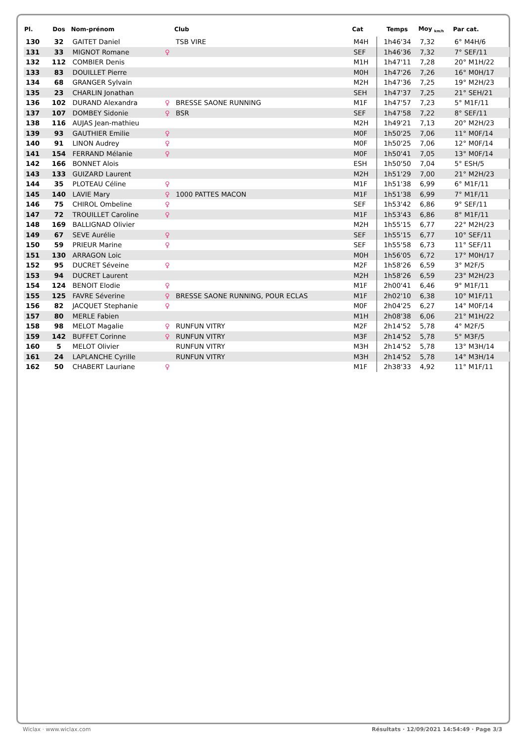| Pl. | Dos | Nom-prénom | | Club | Cat | Temps | Moy <sub>km/h</sub> | Par cat. |
| --- | --- | --- | --- | --- | --- | --- | --- | --- |
| 130 | 32 | GAITET Daniel | | TSB VIRE | M4H | 1h46'34 | 7,32 | 6° M4H/6 |
| 131 | 33 | MIGNOT Romane | ♀ | | SEF | 1h46'36 | 7,32 | 7° SEF/11 |
| 132 | 112 | COMBIER Denis | | | M1H | 1h47'11 | 7,28 | 20° M1H/22 |
| 133 | 83 | DOUILLET Pierre | | | M0H | 1h47'26 | 7,26 | 16° M0H/17 |
| 134 | 68 | GRANGER Sylvain | | | M2H | 1h47'36 | 7,25 | 19° M2H/23 |
| 135 | 23 | CHARLIN Jonathan | | | SEH | 1h47'37 | 7,25 | 21° SEH/21 |
| 136 | 102 | DURAND Alexandra | ♀ | BRESSE SAONE RUNNING | M1F | 1h47'57 | 7,23 | 5° M1F/11 |
| 137 | 107 | DOMBEY Sidonie | ♀ | BSR | SEF | 1h47'58 | 7,22 | 8° SEF/11 |
| 138 | 116 | AUJAS Jean-mathieu | | | M2H | 1h49'21 | 7,13 | 20° M2H/23 |
| 139 | 93 | GAUTHIER Emilie | ♀ | | M0F | 1h50'25 | 7,06 | 11° M0F/14 |
| 140 | 91 | LINON Audrey | ♀ | | M0F | 1h50'25 | 7,06 | 12° M0F/14 |
| 141 | 154 | FERRAND Mélanie | ♀ | | M0F | 1h50'41 | 7,05 | 13° M0F/14 |
| 142 | 166 | BONNET Alois | | | ESH | 1h50'50 | 7,04 | 5° ESH/5 |
| 143 | 133 | GUIZARD Laurent | | | M2H | 1h51'29 | 7,00 | 21° M2H/23 |
| 144 | 35 | PLOTEAU Céline | ♀ | | M1F | 1h51'38 | 6,99 | 6° M1F/11 |
| 145 | 140 | LAVIE Mary | ♀ | 1000 PATTES MACON | M1F | 1h51'38 | 6,99 | 7° M1F/11 |
| 146 | 75 | CHIROL Ombeline | ♀ | | SEF | 1h53'42 | 6,86 | 9° SEF/11 |
| 147 | 72 | TROUILLET Caroline | ♀ | | M1F | 1h53'43 | 6,86 | 8° M1F/11 |
| 148 | 169 | BALLIGNAD Olivier | | | M2H | 1h55'15 | 6,77 | 22° M2H/23 |
| 149 | 67 | SEVE Aurélie | ♀ | | SEF | 1h55'15 | 6,77 | 10° SEF/11 |
| 150 | 59 | PRIEUR Marine | ♀ | | SEF | 1h55'58 | 6,73 | 11° SEF/11 |
| 151 | 130 | ARRAGON Loic | | | M0H | 1h56'05 | 6,72 | 17° M0H/17 |
| 152 | 95 | DUCRET Séveine | ♀ | | M2F | 1h58'26 | 6,59 | 3° M2F/5 |
| 153 | 94 | DUCRET Laurent | | | M2H | 1h58'26 | 6,59 | 23° M2H/23 |
| 154 | 124 | BENOIT Elodie | ♀ | | M1F | 2h00'41 | 6,46 | 9° M1F/11 |
| 155 | 125 | FAVRE Séverine | ♀ | BRESSE SAONE RUNNING, POUR ECLAS | M1F | 2h02'10 | 6,38 | 10° M1F/11 |
| 156 | 82 | JACQUET Stephanie | ♀ | | M0F | 2h04'25 | 6,27 | 14° M0F/14 |
| 157 | 80 | MERLE Fabien | | | M1H | 2h08'38 | 6,06 | 21° M1H/22 |
| 158 | 98 | MELOT Magalie | ♀ | RUNFUN VITRY | M2F | 2h14'52 | 5,78 | 4° M2F/5 |
| 159 | 142 | BUFFET Corinne | ♀ | RUNFUN VITRY | M3F | 2h14'52 | 5,78 | 5° M3F/5 |
| 160 | 5 | MELOT Olivier | | RUNFUN VITRY | M3H | 2h14'52 | 5,78 | 13° M3H/14 |
| 161 | 24 | LAPLANCHE Cyrille | | RUNFUN VITRY | M3H | 2h14'52 | 5,78 | 14° M3H/14 |
| 162 | 50 | CHABERT Lauriane | ♀ | | M1F | 2h38'33 | 4,92 | 11° M1F/11 |
Wiclax · www.wiclax.com Résultats · 12/09/2021 14:54:49 · Page 3/3